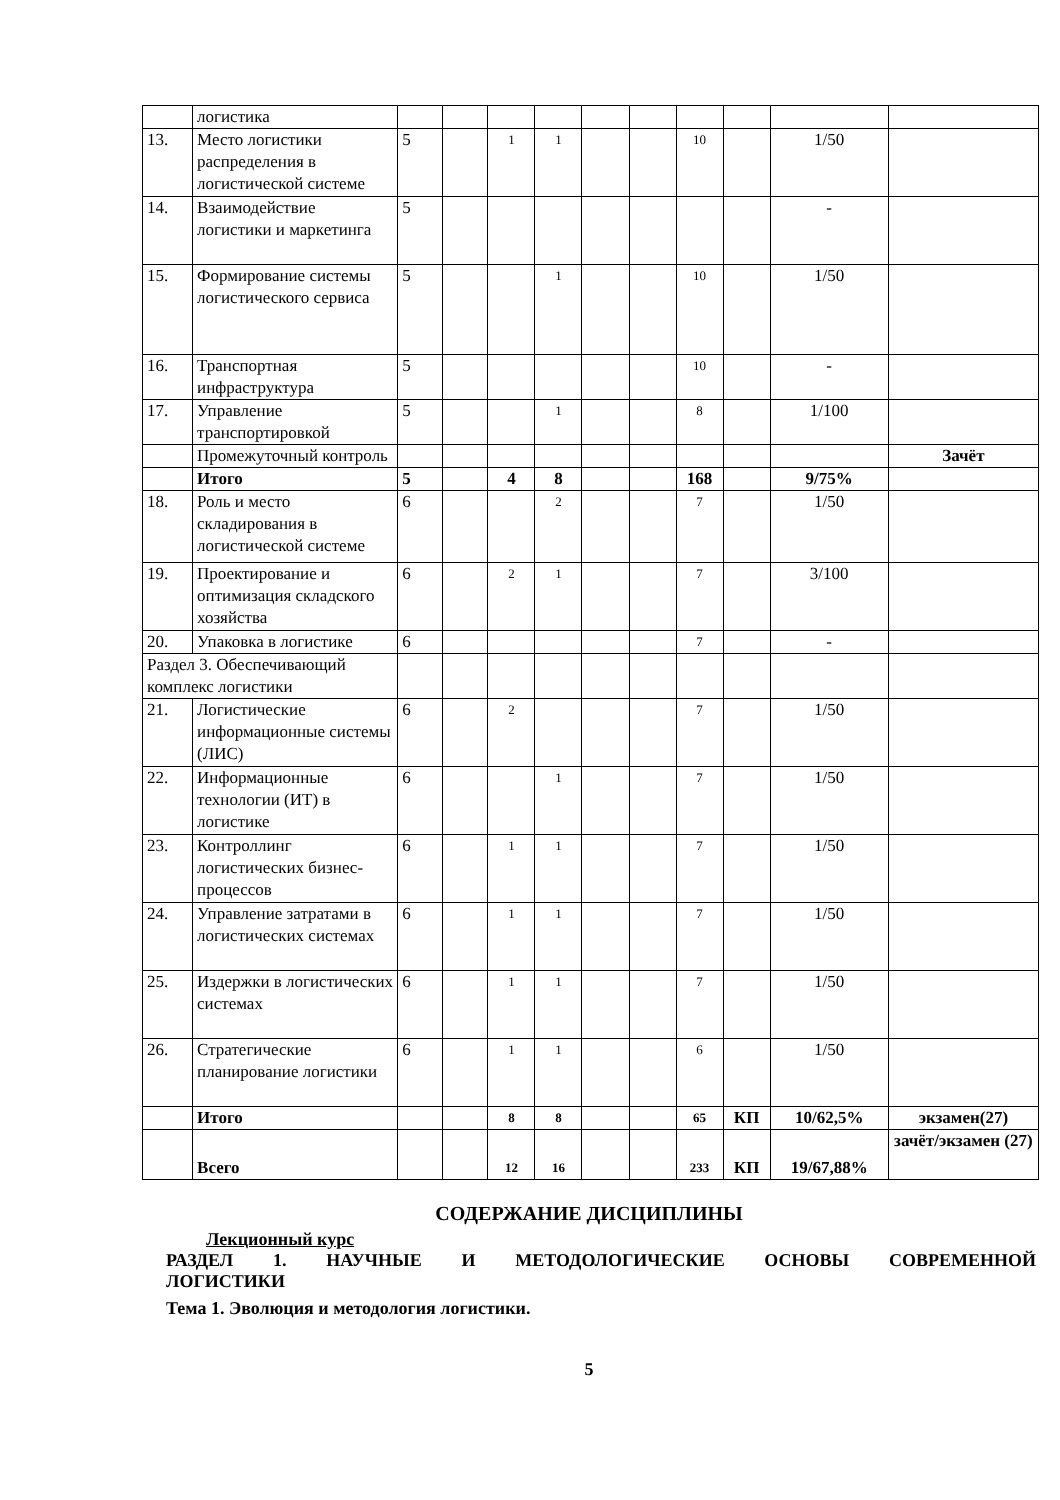| | логистика | | | | | | | | | | |
| 13. | Место логистики распределения в логистической системе | 5 | | 1 | 1 | | | 10 | | 1/50 | |
| 14. | Взаимодействие логистики и маркетинга | 5 | | | | | | | | - | |
| 15. | Формирование системы логистического сервиса | 5 | | | 1 | | | 10 | | 1/50 | |
| 16. | Транспортная инфраструктура | 5 | | | | | | 10 | | - | |
| 17. | Управление транспортировкой | 5 | | | 1 | | | 8 | | 1/100 | |
| | Промежуточный контроль | | | | | | | | | | Зачёт |
| | Итого | 5 | | 4 | 8 | | | 168 | | 9/75% | |
| 18. | Роль и место складирования в логистической системе | 6 | | | 2 | | | 7 | | 1/50 | |
| 19. | Проектирование и оптимизация складского хозяйства | 6 | | 2 | 1 | | | 7 | | 3/100 | |
| 20. | Упаковка в логистике | 6 | | | | | | 7 | | - | |
| Раздел 3. Обеспечивающий комплекс логистики | | | | | | | | | | | |
| 21. | Логистические информационные системы (ЛИС) | 6 | | 2 | | | | 7 | | 1/50 | |
| 22. | Информационные технологии (ИТ) в логистике | 6 | | | 1 | | | 7 | | 1/50 | |
| 23. | Контроллинг логистических бизнес-процессов | 6 | | 1 | 1 | | | 7 | | 1/50 | |
| 24. | Управление затратами в логистических системах | 6 | | 1 | 1 | | | 7 | | 1/50 | |
| 25. | Издержки в логистических системах | 6 | | 1 | 1 | | | 7 | | 1/50 | |
| 26. | Стратегические планирование логистики | 6 | | 1 | 1 | | | 6 | | 1/50 | |
| | Итого | | | 8 | 8 | | | 65 | КП | 10/62,5% | экзамен(27) |
| | Всего | | | 12 | 16 | | | 233 | КП | 19/67,88% | зачёт/экзамен (27) |
СОДЕРЖАНИЕ ДИСЦИПЛИНЫ
Лекционный курс
РАЗДЕЛ 1. НАУЧНЫЕ И МЕТОДОЛОГИЧЕСКИЕ ОСНОВЫ СОВРЕМЕННОЙ
ЛОГИСТИКИ
Тема 1. Эволюция и методология логистики.
5